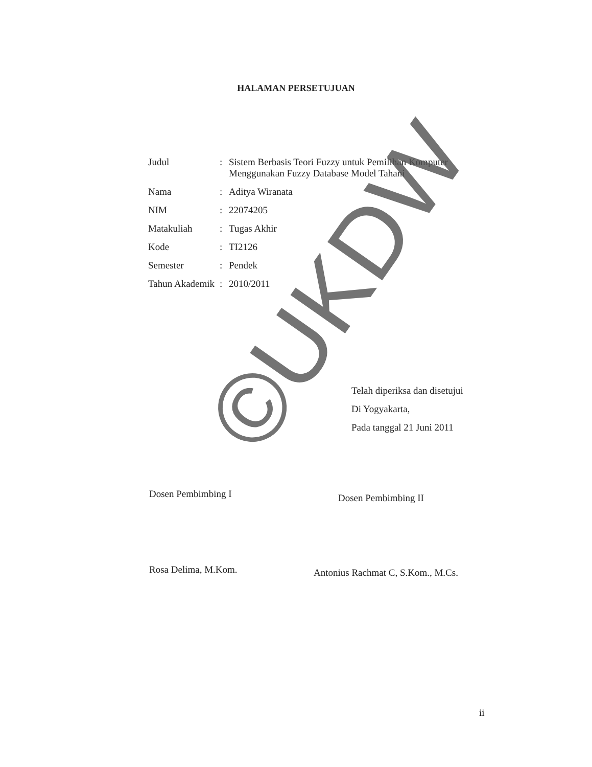HALAMAN PERSETUJUAN
| Judul | : | Sistem Berbasis Teori Fuzzy untuk Pemilihan Komputer Menggunakan Fuzzy Database Model Tahani |
| Nama | : | Aditya Wiranata |
| NIM | : | 22074205 |
| Matakuliah | : | Tugas Akhir |
| Kode | : | TI2126 |
| Semester | : | Pendek |
| Tahun Akademik | : | 2010/2011 |
Telah diperiksa dan disetujui
Di Yogyakarta,
Pada tanggal 21 Juni 2011
Dosen Pembimbing I Dosen Pembimbing II
Rosa Delima, M.Kom.
Antonius Rachmat C, S.Kom., M.Cs.
ii
©UKDW